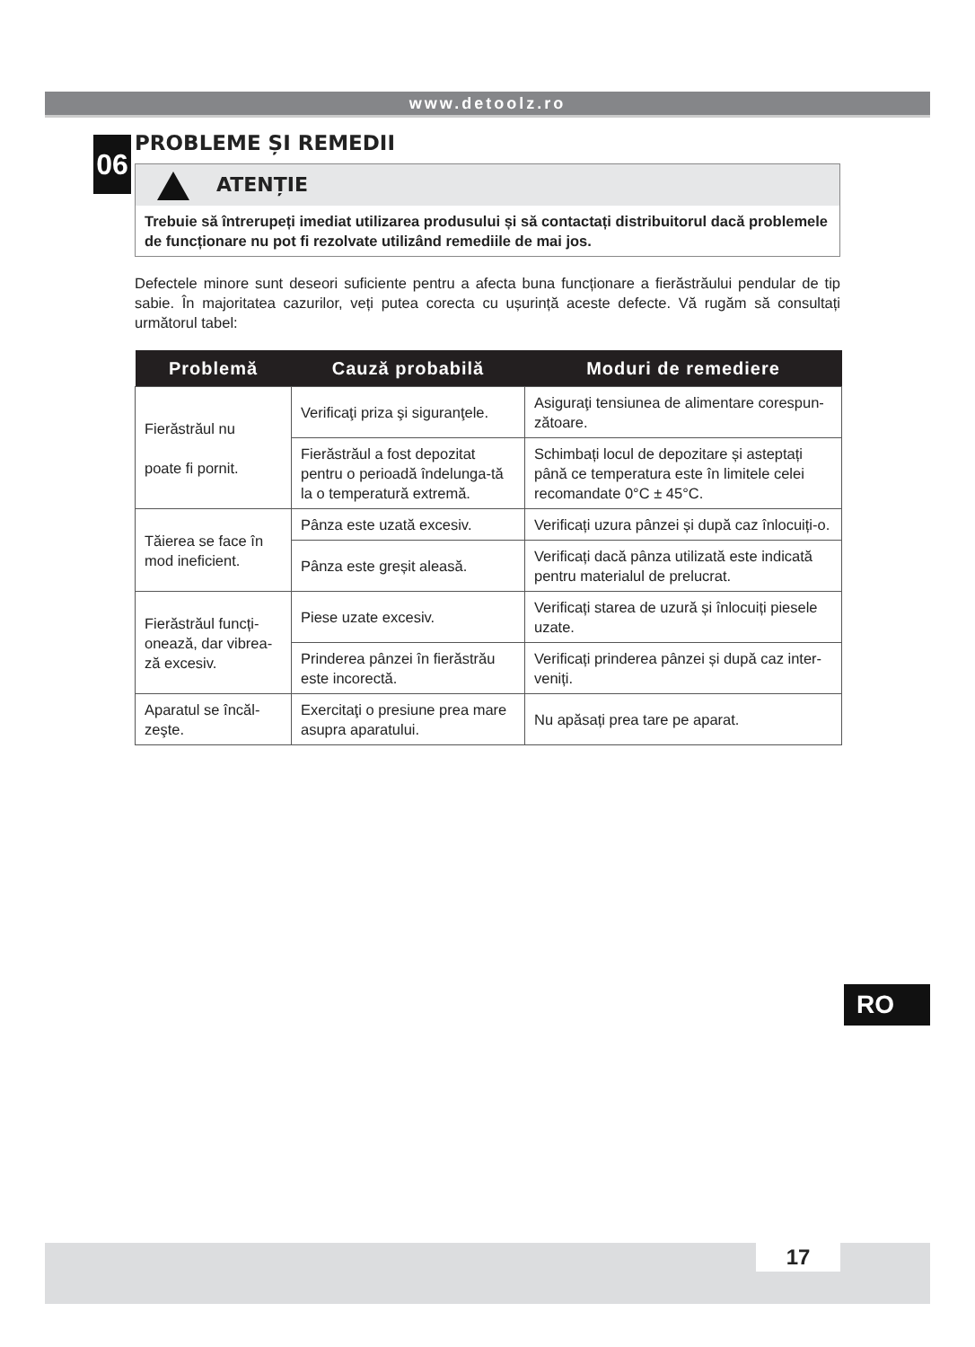www.detoolz.ro
06
PROBLEME ȘI REMEDII
ATENȚIE
Trebuie să întrerupeți imediat utilizarea produsului și să contactați distribuitorul dacă problemele de funcționare nu pot fi rezolvate utilizând remediile de mai jos.
Defectele minore sunt deseori suficiente pentru a afecta buna funcționare a fierăstrăului pendular de tip sabie. În majoritatea cazurilor, veți putea corecta cu ușurință aceste defecte. Vă rugăm să consultați următorul tabel:
| Problemă | Cauză probabilă | Moduri de remediere |
| --- | --- | --- |
| Fierăstrăul nu poate fi pornit. | Verificaţi priza şi siguranţele. | Asiguraţi tensiunea de alimentare corespun-zătoare. |
| | Fierăstrăul a fost depozitat pentru o perioadă îndelunga-tă la o temperatură extremă. | Schimbați locul de depozitare și asteptați până ce temperatura este în limitele celei recomandate 0°C ± 45°C. |
| Tăierea se face în mod ineficient. | Pânza este uzată excesiv. | Verificați uzura pânzei și după caz înlocuiți-o. |
| | Pânza este greșit aleasă. | Verificați dacă pânza utilizată este indicată pentru materialul de prelucrat. |
| Fierăstrăul funcți-onează, dar vibrea-ză excesiv. | Piese uzate excesiv. | Verificați starea de uzură și înlocuiți piesele uzate. |
| | Prinderea pânzei în fierăstrău este incorectă. | Verificați prinderea pânzei și după caz inter-veniți. |
| Aparatul se încăl-zeşte. | Exercitaţi o presiune prea mare asupra aparatului. | Nu apăsați prea tare pe aparat. |
RO
17